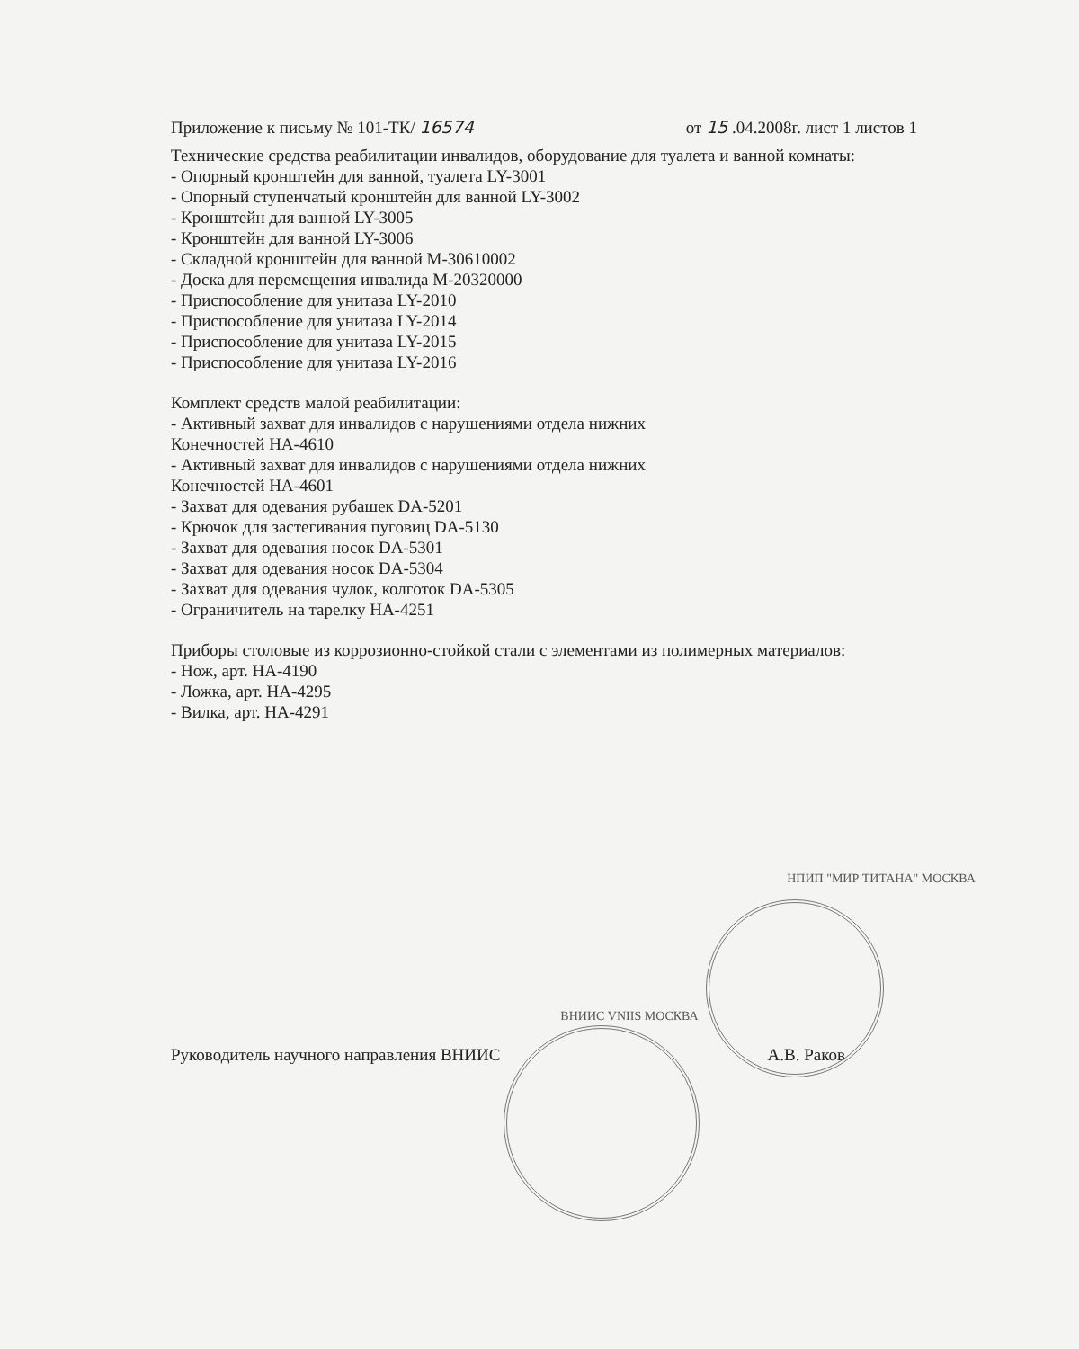Приложение к письму № 101-ТК/ 16574 от 15 .04.2008г. лист 1 листов 1
Технические средства реабилитации инвалидов, оборудование для туалета и ванной комнаты:
- Опорный кронштейн для ванной, туалета LY-3001
- Опорный ступенчатый кронштейн для ванной LY-3002
- Кронштейн для ванной LY-3005
- Кронштейн для ванной LY-3006
- Складной кронштейн для ванной M-30610002
- Доска для перемещения инвалида M-20320000
- Приспособление для унитаза LY-2010
- Приспособление для унитаза LY-2014
- Приспособление для унитаза LY-2015
- Приспособление для унитаза LY-2016
Комплект средств малой реабилитации:
- Активный захват для инвалидов с нарушениями отдела нижних
Конечностей HA-4610
- Активный захват для инвалидов с нарушениями отдела нижних
Конечностей HA-4601
- Захват для одевания рубашек DA-5201
- Крючок для застегивания пуговиц DA-5130
- Захват для одевания носок DA-5301
- Захват для одевания носок DA-5304
- Захват для одевания чулок, колготок DA-5305
- Ограничитель на тарелку HA-4251
Приборы столовые из коррозионно-стойкой стали с элементами из полимерных материалов:
- Нож, арт. HA-4190
- Ложка, арт. HA-4295
- Вилка, арт. HA-4291
НПИП "МИР ТИТАНА" МОСКВА
ВНИИС VNIIS МОСКВА
Руководитель научного направления ВНИИС А.В. Раков